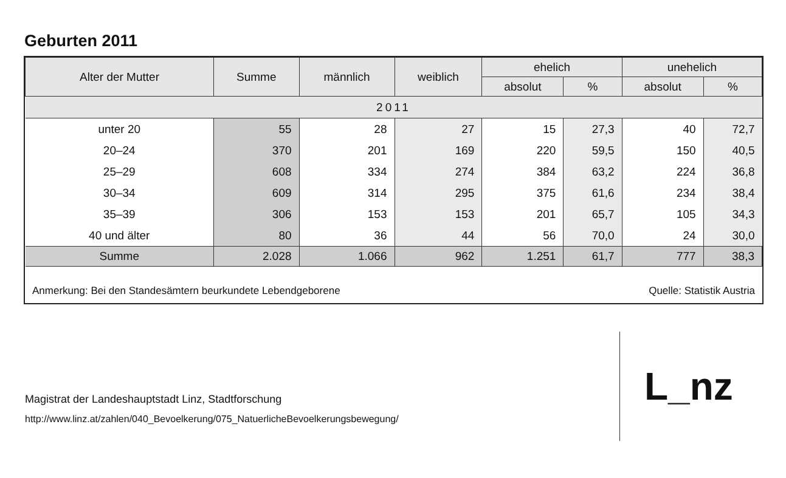Geburten 2011
| Alter der Mutter | Summe | männlich | weiblich | ehelich | | unehelich | |
| --- | --- | --- | --- | --- | --- | --- | --- |
| | | | | absolut | % | absolut | % |
| 2011 | | | | | | | |
| unter 20 | 55 | 28 | 27 | 15 | 27,3 | 40 | 72,7 |
| 20–24 | 370 | 201 | 169 | 220 | 59,5 | 150 | 40,5 |
| 25–29 | 608 | 334 | 274 | 384 | 63,2 | 224 | 36,8 |
| 30–34 | 609 | 314 | 295 | 375 | 61,6 | 234 | 38,4 |
| 35–39 | 306 | 153 | 153 | 201 | 65,7 | 105 | 34,3 |
| 40 und älter | 80 | 36 | 44 | 56 | 70,0 | 24 | 30,0 |
| Summe | 2.028 | 1.066 | 962 | 1.251 | 61,7 | 777 | 38,3 |
Anmerkung: Bei den Standesämtern beurkundete Lebendgeborene Quelle: Statistik Austria
Magistrat der Landeshauptstadt Linz, Stadtforschung
http://www.linz.at/zahlen/040_Bevoelkerung/075_NatuerlicheBevoelkerungsbewegung/
L_nz